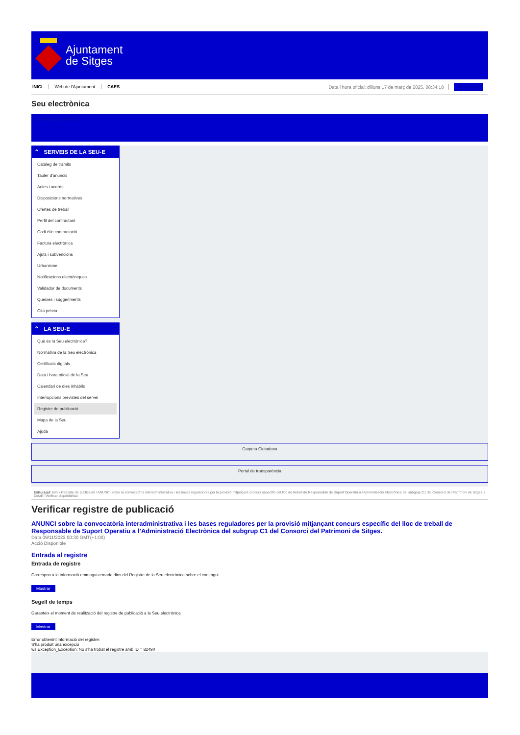Ajuntament
de Sitges
INICI Web de l'Ajuntament CAES Data i hora oficial: dilluns 17 de març de 2025, 08:34:18 Sincronitza
Seu electrònica
Obtenir còpia autèntica
⌃ SERVEIS DE LA SEU-E
Catàleg de tràmits
Tauler d'anuncis
Actes i acords
Disposicions normatives
Ofertes de treball
Perfil del contractant
Codi ètic contractació
Factura electrònica
Ajuts i subvencions
Urbanisme
Notificacions electròniques
Validador de documents
Queixes i suggeriments
Cita prèvia
⌃ LA SEU-E
Què és la Seu electrònica?
Normativa de la Seu electrònica
Certificats digitals
Data i hora oficial de la Seu
Calendari de dies inhàbils
Interrupcions previstes del servei
Registre de publicació
Mapa de la Seu
Ajuda
Carpeta Ciutadana
Portal de transparència
Esteu aquí: Inici / Registre de publicació / ANUNCI sobre la convocatòria interadministrativa i les bases reguladores per la provisió mitjançant concurs específic del lloc de treball de Responsable de Suport Operatiu a l'Administració Electrònica del subgrup C1 del Consorci del Patrimoni de Sitges. / Detall / Verificar disponibilitat
Verificar registre de publicació
ANUNCI sobre la convocatòria interadministrativa i les bases reguladores per la provisió mitjançant concurs específic del lloc de treball de Responsable de Suport Operatiu a l’Administració Electrònica del subgrup C1 del Consorci del Patrimoni de Sitges.
Data 09/11/2023 00:30 GMT(+1:00)
Acció Disponible
Entrada al registre
Entrada de registre
Correspon a la informació emmagatzemada dins del Registre de la Seu electrònica sobre el contingut
Mostrar
Segell de temps
Garanteix el moment de realització del registre de publicació a la Seu electrònica
Mostrar
Error obtenint informació del registre:
S'ha produit una excepció
ws.Exception_Exception: No s'ha trobat el registre amb ID = 82490